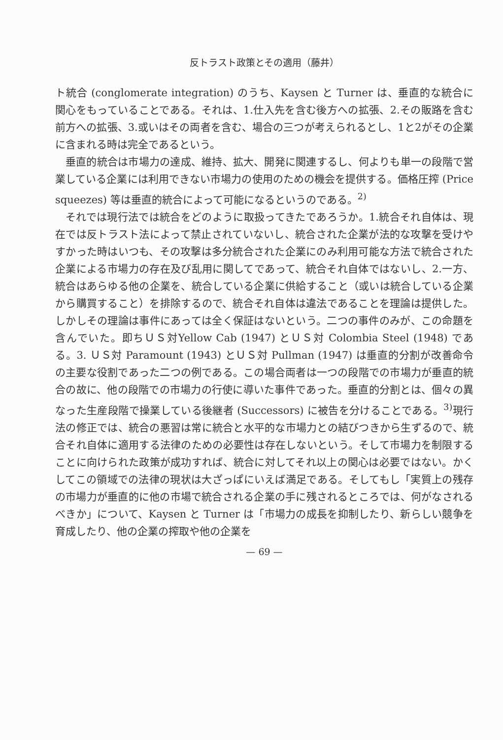反トラスト政策とその適用（藤井）
ト統合 (conglomerate integration) のうち、Kaysen と Turner は、垂直的な統合に関心をもっていることである。それは、1.仕入先を含む後方への拡張、2.その販路を含む前方への拡張、3.或いはその両者を含む、場合の三つが考えられるとし、1と2がその企業に含まれる時は完全であるという。
垂直的統合は市場力の達成、維持、拡大、開発に関連するし、何よりも単一の段階で営業している企業には利用できない市場力の使用のための機会を提供する。価格圧搾 (Price squeezes) 等は垂直的統合によって可能になるというのである。<sup>2)</sup>
それでは現行法では統合をどのように取扱ってきたであろうか。1.統合それ自体は、現在では反トラスト法によって禁止されていないし、統合された企業が法的な攻撃を受けやすかった時はいつも、その攻撃は多分統合された企業にのみ利用可能な方法で統合された企業による市場力の存在及び乱用に関してであって、統合それ自体ではないし、2.一方、統合はあらゆる他の企業を、統合している企業に供給すること（或いは統合している企業から購買すること）を排除するので、統合それ自体は違法であることを理論は提供した。しかしその理論は事件にあっては全く保証はないという。二つの事件のみが、この命題を含んでいた。即ちＵＳ対Yellow Cab (1947) とＵＳ対 Colombia Steel (1948) である。3. ＵＳ対 Paramount (1943) とＵＳ対 Pullman (1947) は垂直的分割が改善命令の主要な役割であった二つの例である。この場合両者は一つの段階での市場力が垂直的統合の故に、他の段階での市場力の行使に導いた事件であった。垂直的分割とは、個々の異なった生産段階で操業している後継者 (Successors) に被告を分けることである。<sup>3)</sup>現行法の修正では、統合の悪習は常に統合と水平的な市場力との結びつきから生ずるので、統合それ自体に適用する法律のための必要性は存在しないという。そして市場力を制限することに向けられた政策が成功すれば、統合に対してそれ以上の関心は必要ではない。かくしてこの領域での法律の現状は大ざっぱにいえば満足である。そしてもし「実質上の残存の市場力が垂直的に他の市場で統合される企業の手に残されるところでは、何がなされるべきか」について、Kaysen と Turner は「市場力の成長を抑制したり、新らしい競争を育成したり、他の企業の搾取や他の企業を
— 69 —